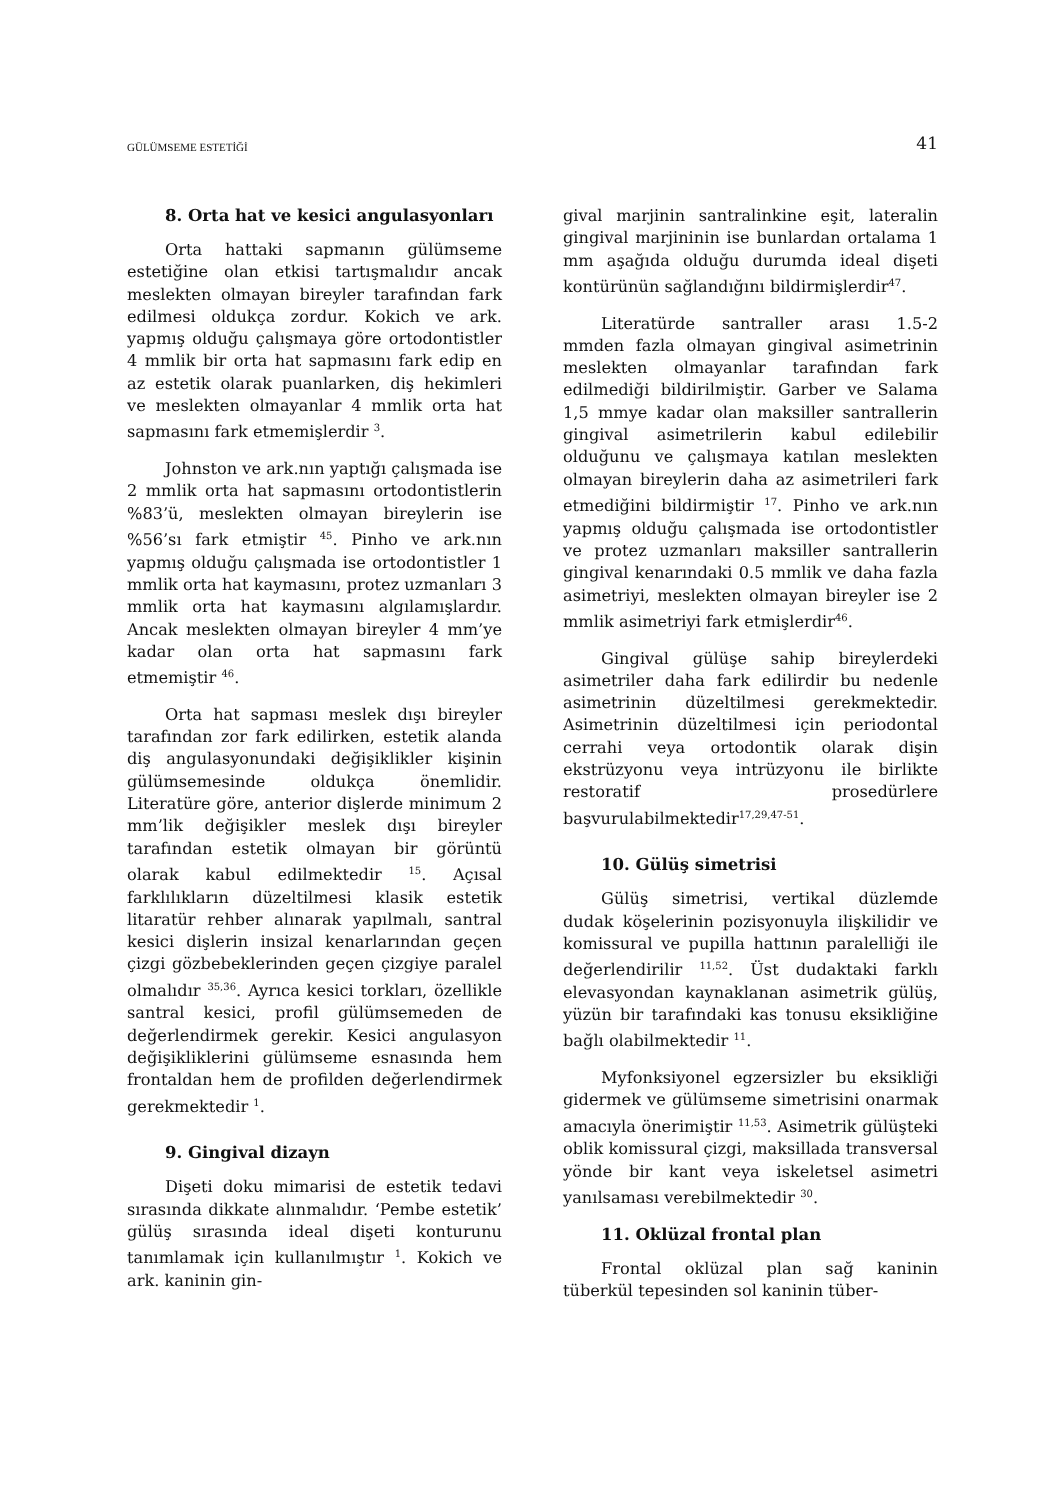GÜLÜMSEME ESTETİĞİ 41
8. Orta hat ve kesici angulasyonları
Orta hattaki sapmanın gülümseme estetiğine olan etkisi tartışmalıdır ancak meslekten olmayan bireyler tarafından fark edilmesi oldukça zordur. Kokich ve ark. yapmış olduğu çalışmaya göre ortodontistler 4 mmlik bir orta hat sapmasını fark edip en az estetik olarak puanlarken, diş hekimleri ve meslekten olmayanlar 4 mmlik orta hat sapmasını fark etmemişlerdir <sup>3</sup>.
Johnston ve ark.nın yaptığı çalışmada ise 2 mmlik orta hat sapmasını ortodontistlerin %83’ü, meslekten olmayan bireylerin ise %56’sı fark etmiştir <sup>45</sup>. Pinho ve ark.nın yapmış olduğu çalışmada ise ortodontistler 1 mmlik orta hat kaymasını, protez uzmanları 3 mmlik orta hat kaymasını algılamışlardır. Ancak meslekten olmayan bireyler 4 mm’ye kadar olan orta hat sapmasını fark etmemiştir <sup>46</sup>.
Orta hat sapması meslek dışı bireyler tarafından zor fark edilirken, estetik alanda diş angulasyonundaki değişiklikler kişinin gülümsemesinde oldukça önemlidir. Literatüre göre, anterior dişlerde minimum 2 mm’lik değişikler meslek dışı bireyler tarafından estetik olmayan bir görüntü olarak kabul edilmektedir <sup>15</sup>. Açısal farklılıkların düzeltilmesi klasik estetik litaratür rehber alınarak yapılmalı, santral kesici dişlerin insizal kenarlarından geçen çizgi gözbebeklerinden geçen çizgiye paralel olmalıdır <sup>35,36</sup>. Ayrıca kesici torkları, özellikle santral kesici, profil gülümsemeden de değerlendirmek gerekir. Kesici angulasyon değişikliklerini gülümseme esnasında hem frontaldan hem de profilden değerlendirmek gerekmektedir <sup>1</sup>.
9. Gingival dizayn
Dişeti doku mimarisi de estetik tedavi sırasında dikkate alınmalıdır. ‘Pembe estetik’ gülüş sırasında ideal dişeti konturunu tanımlamak için kullanılmıştır <sup>1</sup>. Kokich ve ark. kaninin gin-
gival marjinin santralinkine eşit, lateralin gingival marjininin ise bunlardan ortalama 1 mm aşağıda olduğu durumda ideal dişeti kontürünün sağlandığını bildirmişlerdir<sup>47</sup>.
Literatürde santraller arası 1.5-2 mmden fazla olmayan gingival asimetrinin meslekten olmayanlar tarafından fark edilmediği bildirilmiştir. Garber ve Salama 1,5 mmye kadar olan maksiller santrallerin gingival asimetrilerin kabul edilebilir olduğunu ve çalışmaya katılan meslekten olmayan bireylerin daha az asimetrileri fark etmediğini bildirmiştir <sup>17</sup>. Pinho ve ark.nın yapmış olduğu çalışmada ise ortodontistler ve protez uzmanları maksiller santrallerin gingival kenarındaki 0.5 mmlik ve daha fazla asimetriyi, meslekten olmayan bireyler ise 2 mmlik asimetriyi fark etmişlerdir<sup>46</sup>.
Gingival gülüşe sahip bireylerdeki asimetriler daha fark edilirdir bu nedenle asimetrinin düzeltilmesi gerekmektedir. Asimetrinin düzeltilmesi için periodontal cerrahi veya ortodontik olarak dişin ekstrüzyonu veya intrüzyonu ile birlikte restoratif prosedürlere başvurulabilmektedir<sup>17,29,47-51</sup>.
10. Gülüş simetrisi
Gülüş simetrisi, vertikal düzlemde dudak köşelerinin pozisyonuyla ilişkilidir ve komissural ve pupilla hattının paralelliği ile değerlendirilir <sup>11,52</sup>. Üst dudaktaki farklı elevasyondan kaynaklanan asimetrik gülüş, yüzün bir tarafındaki kas tonusu eksikliğine bağlı olabilmektedir <sup>11</sup>.
Myfonksiyonel egzersizler bu eksikliği gidermek ve gülümseme simetrisini onarmak amacıyla önerimiştir <sup>11,53</sup>. Asimetrik gülüşteki oblik komissural çizgi, maksillada transversal yönde bir kant veya iskeletsel asimetri yanılsaması verebilmektedir <sup>30</sup>.
11. Oklüzal frontal plan
Frontal oklüzal plan sağ kaninin tüberkül tepesinden sol kaninin tüber-